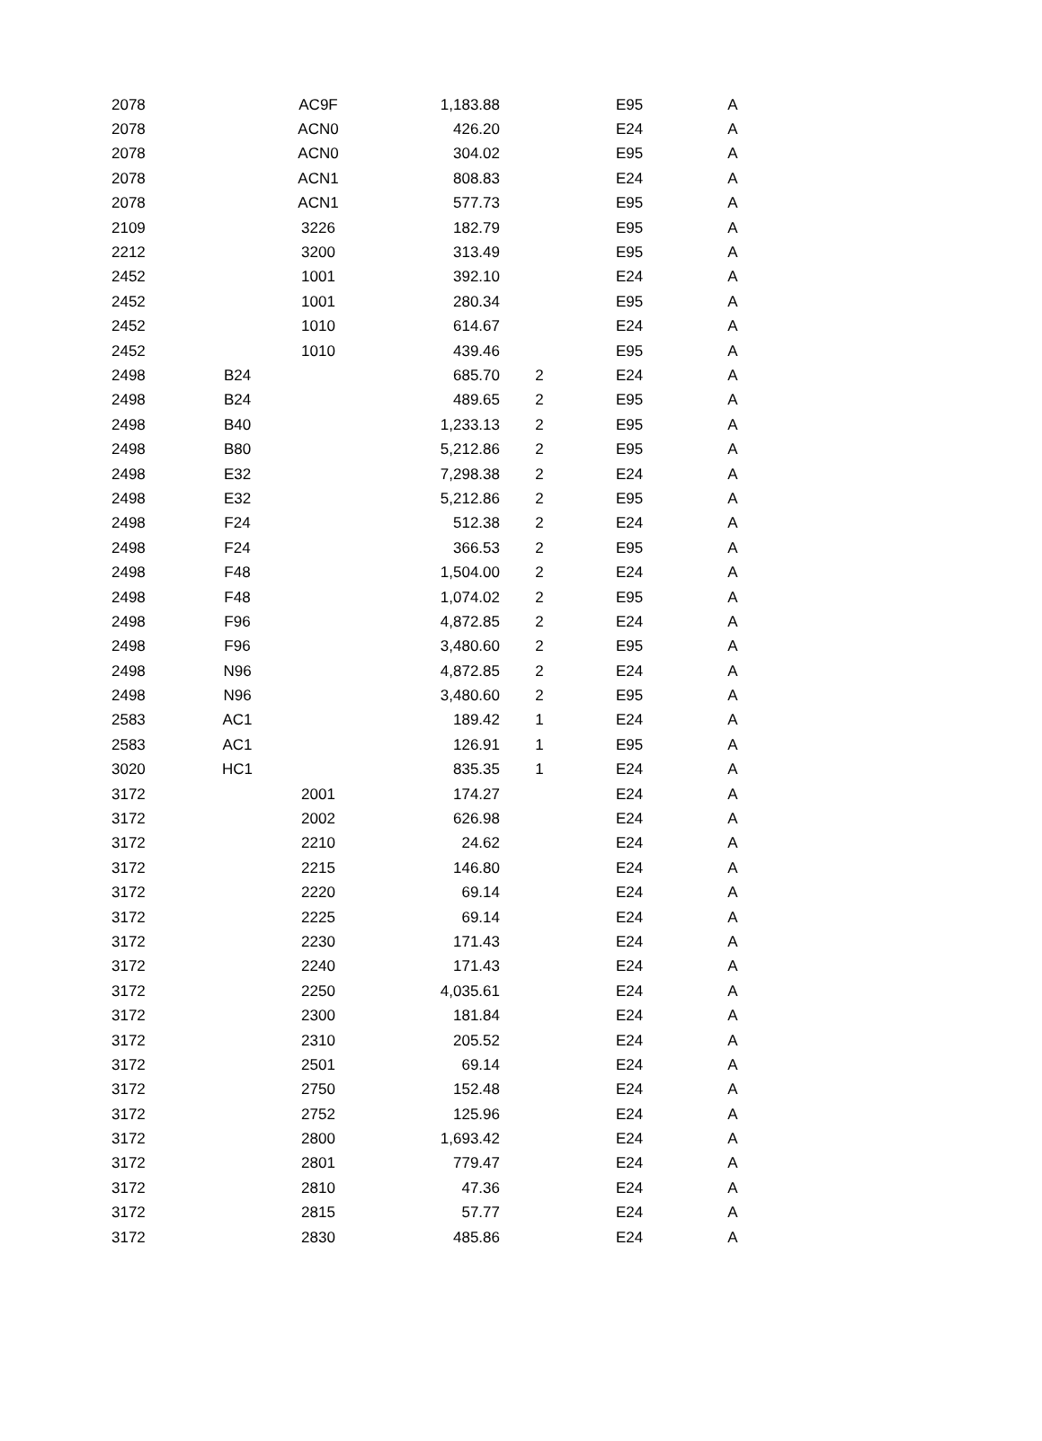| 2078 | | AC9F | 1,183.88 | | E95 | A |
| 2078 | | ACN0 | 426.20 | | E24 | A |
| 2078 | | ACN0 | 304.02 | | E95 | A |
| 2078 | | ACN1 | 808.83 | | E24 | A |
| 2078 | | ACN1 | 577.73 | | E95 | A |
| 2109 | | 3226 | 182.79 | | E95 | A |
| 2212 | | 3200 | 313.49 | | E95 | A |
| 2452 | | 1001 | 392.10 | | E24 | A |
| 2452 | | 1001 | 280.34 | | E95 | A |
| 2452 | | 1010 | 614.67 | | E24 | A |
| 2452 | | 1010 | 439.46 | | E95 | A |
| 2498 | B24 | | 685.70 | 2 | E24 | A |
| 2498 | B24 | | 489.65 | 2 | E95 | A |
| 2498 | B40 | | 1,233.13 | 2 | E95 | A |
| 2498 | B80 | | 5,212.86 | 2 | E95 | A |
| 2498 | E32 | | 7,298.38 | 2 | E24 | A |
| 2498 | E32 | | 5,212.86 | 2 | E95 | A |
| 2498 | F24 | | 512.38 | 2 | E24 | A |
| 2498 | F24 | | 366.53 | 2 | E95 | A |
| 2498 | F48 | | 1,504.00 | 2 | E24 | A |
| 2498 | F48 | | 1,074.02 | 2 | E95 | A |
| 2498 | F96 | | 4,872.85 | 2 | E24 | A |
| 2498 | F96 | | 3,480.60 | 2 | E95 | A |
| 2498 | N96 | | 4,872.85 | 2 | E24 | A |
| 2498 | N96 | | 3,480.60 | 2 | E95 | A |
| 2583 | AC1 | | 189.42 | 1 | E24 | A |
| 2583 | AC1 | | 126.91 | 1 | E95 | A |
| 3020 | HC1 | | 835.35 | 1 | E24 | A |
| 3172 | | 2001 | 174.27 | | E24 | A |
| 3172 | | 2002 | 626.98 | | E24 | A |
| 3172 | | 2210 | 24.62 | | E24 | A |
| 3172 | | 2215 | 146.80 | | E24 | A |
| 3172 | | 2220 | 69.14 | | E24 | A |
| 3172 | | 2225 | 69.14 | | E24 | A |
| 3172 | | 2230 | 171.43 | | E24 | A |
| 3172 | | 2240 | 171.43 | | E24 | A |
| 3172 | | 2250 | 4,035.61 | | E24 | A |
| 3172 | | 2300 | 181.84 | | E24 | A |
| 3172 | | 2310 | 205.52 | | E24 | A |
| 3172 | | 2501 | 69.14 | | E24 | A |
| 3172 | | 2750 | 152.48 | | E24 | A |
| 3172 | | 2752 | 125.96 | | E24 | A |
| 3172 | | 2800 | 1,693.42 | | E24 | A |
| 3172 | | 2801 | 779.47 | | E24 | A |
| 3172 | | 2810 | 47.36 | | E24 | A |
| 3172 | | 2815 | 57.77 | | E24 | A |
| 3172 | | 2830 | 485.86 | | E24 | A |